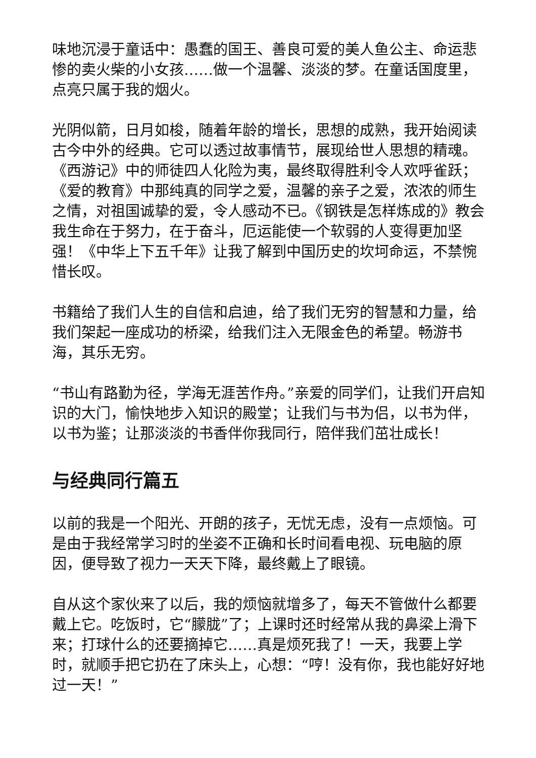味地沉浸于童话中：愚蠢的国王、善良可爱的美人鱼公主、命运悲惨的卖火柴的小女孩……做一个温馨、淡淡的梦。在童话国度里，点亮只属于我的烟火。
光阴似箭，日月如梭，随着年龄的增长，思想的成熟，我开始阅读古今中外的经典。它可以透过故事情节，展现给世人思想的精魂。《西游记》中的师徒四人化险为夷，最终取得胜利令人欢呼雀跃；《爱的教育》中那纯真的同学之爱，温馨的亲子之爱，浓浓的师生之情，对祖国诚挚的爱，令人感动不已。《钢铁是怎样炼成的》教会我生命在于努力，在于奋斗，厄运能使一个软弱的人变得更加坚强！《中华上下五千年》让我了解到中国历史的坎坷命运，不禁惋惜长叹。
书籍给了我们人生的自信和启迪，给了我们无穷的智慧和力量，给我们架起一座成功的桥梁，给我们注入无限金色的希望。畅游书海，其乐无穷。
“书山有路勤为径，学海无涯苦作舟。”亲爱的同学们，让我们开启知识的大门，愉快地步入知识的殿堂；让我们与书为侣，以书为伴，以书为鉴；让那淡淡的书香伴你我同行，陪伴我们茁壮成长！
与经典同行篇五
以前的我是一个阳光、开朗的孩子，无忧无虑，没有一点烦恼。可是由于我经常学习时的坐姿不正确和长时间看电视、玩电脑的原因，便导致了视力一天天下降，最终戴上了眼镜。
自从这个家伙来了以后，我的烦恼就增多了，每天不管做什么都要戴上它。吃饭时，它“朦胧”了；上课时还时经常从我的鼻梁上滑下来；打球什么的还要摘掉它……真是烦死我了！一天，我要上学时，就顺手把它扔在了床头上，心想：“哼！没有你，我也能好好地过一天！”